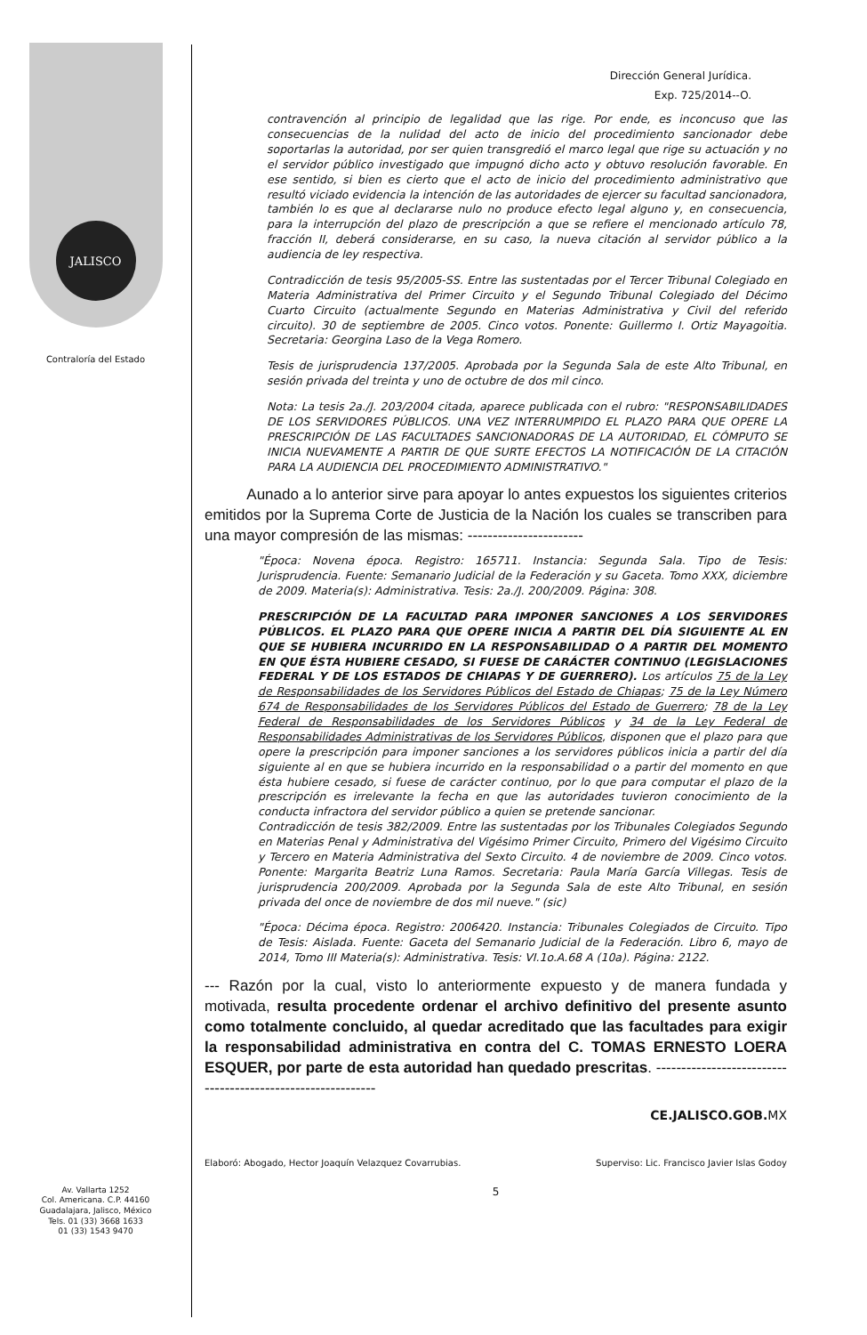JALISCO
Contraloría del Estado
Av. Vallarta 1252
Col. Americana. C.P. 44160
Guadalajara, Jalisco, México
Tels. 01 (33) 3668 1633
01 (33) 1543 9470
Dirección General Jurídica.
Exp. 725/2014--O.
contravención al principio de legalidad que las rige. Por ende, es inconcuso que las consecuencias de la nulidad del acto de inicio del procedimiento sancionador debe soportarlas la autoridad, por ser quien transgredió el marco legal que rige su actuación y no el servidor público investigado que impugnó dicho acto y obtuvo resolución favorable. En ese sentido, si bien es cierto que el acto de inicio del procedimiento administrativo que resultó viciado evidencia la intención de las autoridades de ejercer su facultad sancionadora, también lo es que al declararse nulo no produce efecto legal alguno y, en consecuencia, para la interrupción del plazo de prescripción a que se refiere el mencionado artículo 78, fracción II, deberá considerarse, en su caso, la nueva citación al servidor público a la audiencia de ley respectiva.
Contradicción de tesis 95/2005-SS. Entre las sustentadas por el Tercer Tribunal Colegiado en Materia Administrativa del Primer Circuito y el Segundo Tribunal Colegiado del Décimo Cuarto Circuito (actualmente Segundo en Materias Administrativa y Civil del referido circuito). 30 de septiembre de 2005. Cinco votos. Ponente: Guillermo I. Ortiz Mayagoitia. Secretaria: Georgina Laso de la Vega Romero.
Tesis de jurisprudencia 137/2005. Aprobada por la Segunda Sala de este Alto Tribunal, en sesión privada del treinta y uno de octubre de dos mil cinco.
Nota: La tesis 2a./J. 203/2004 citada, aparece publicada con el rubro: "RESPONSABILIDADES DE LOS SERVIDORES PÚBLICOS. UNA VEZ INTERRUMPIDO EL PLAZO PARA QUE OPERE LA PRESCRIPCIÓN DE LAS FACULTADES SANCIONADORAS DE LA AUTORIDAD, EL CÓMPUTO SE INICIA NUEVAMENTE A PARTIR DE QUE SURTE EFECTOS LA NOTIFICACIÓN DE LA CITACIÓN PARA LA AUDIENCIA DEL PROCEDIMIENTO ADMINISTRATIVO."
Aunado a lo anterior sirve para apoyar lo antes expuestos los siguientes criterios emitidos por la Suprema Corte de Justicia de la Nación los cuales se transcriben para una mayor compresión de las mismas: -----------------------
"Época: Novena época. Registro: 165711. Instancia: Segunda Sala. Tipo de Tesis: Jurisprudencia. Fuente: Semanario Judicial de la Federación y su Gaceta. Tomo XXX, diciembre de 2009. Materia(s): Administrativa. Tesis: 2a./J. 200/2009. Página: 308.
PRESCRIPCIÓN DE LA FACULTAD PARA IMPONER SANCIONES A LOS SERVIDORES PÚBLICOS. EL PLAZO PARA QUE OPERE INICIA A PARTIR DEL DÍA SIGUIENTE AL EN QUE SE HUBIERA INCURRIDO EN LA RESPONSABILIDAD O A PARTIR DEL MOMENTO EN QUE ÉSTA HUBIERE CESADO, SI FUESE DE CARÁCTER CONTINUO (LEGISLACIONES FEDERAL Y DE LOS ESTADOS DE CHIAPAS Y DE GUERRERO). Los artículos 75 de la Ley de Responsabilidades de los Servidores Públicos del Estado de Chiapas; 75 de la Ley Número 674 de Responsabilidades de los Servidores Públicos del Estado de Guerrero; 78 de la Ley Federal de Responsabilidades de los Servidores Públicos y 34 de la Ley Federal de Responsabilidades Administrativas de los Servidores Públicos, disponen que el plazo para que opere la prescripción para imponer sanciones a los servidores públicos inicia a partir del día siguiente al en que se hubiera incurrido en la responsabilidad o a partir del momento en que ésta hubiere cesado, si fuese de carácter continuo, por lo que para computar el plazo de la prescripción es irrelevante la fecha en que las autoridades tuvieron conocimiento de la conducta infractora del servidor público a quien se pretende sancionar.
Contradicción de tesis 382/2009. Entre las sustentadas por los Tribunales Colegiados Segundo en Materias Penal y Administrativa del Vigésimo Primer Circuito, Primero del Vigésimo Circuito y Tercero en Materia Administrativa del Sexto Circuito. 4 de noviembre de 2009. Cinco votos. Ponente: Margarita Beatriz Luna Ramos. Secretaria: Paula María García Villegas. Tesis de jurisprudencia 200/2009. Aprobada por la Segunda Sala de este Alto Tribunal, en sesión privada del once de noviembre de dos mil nueve." (sic)
"Época: Décima época. Registro: 2006420. Instancia: Tribunales Colegiados de Circuito. Tipo de Tesis: Aislada. Fuente: Gaceta del Semanario Judicial de la Federación. Libro 6, mayo de 2014, Tomo III Materia(s): Administrativa. Tesis: VI.1o.A.68 A (10a). Página: 2122.
--- Razón por la cual, visto lo anteriormente expuesto y de manera fundada y motivada, resulta procedente ordenar el archivo definitivo del presente asunto como totalmente concluido, al quedar acreditado que las facultades para exigir la responsabilidad administrativa en contra del C. TOMAS ERNESTO LOERA ESQUER, por parte de esta autoridad han quedado prescritas. ------------------------------------------------------------
CE.JALISCO.GOB.MX
Elaboró: Abogado, Hector Joaquín Velazquez Covarrubias. Superviso: Lic. Francisco Javier Islas Godoy
5